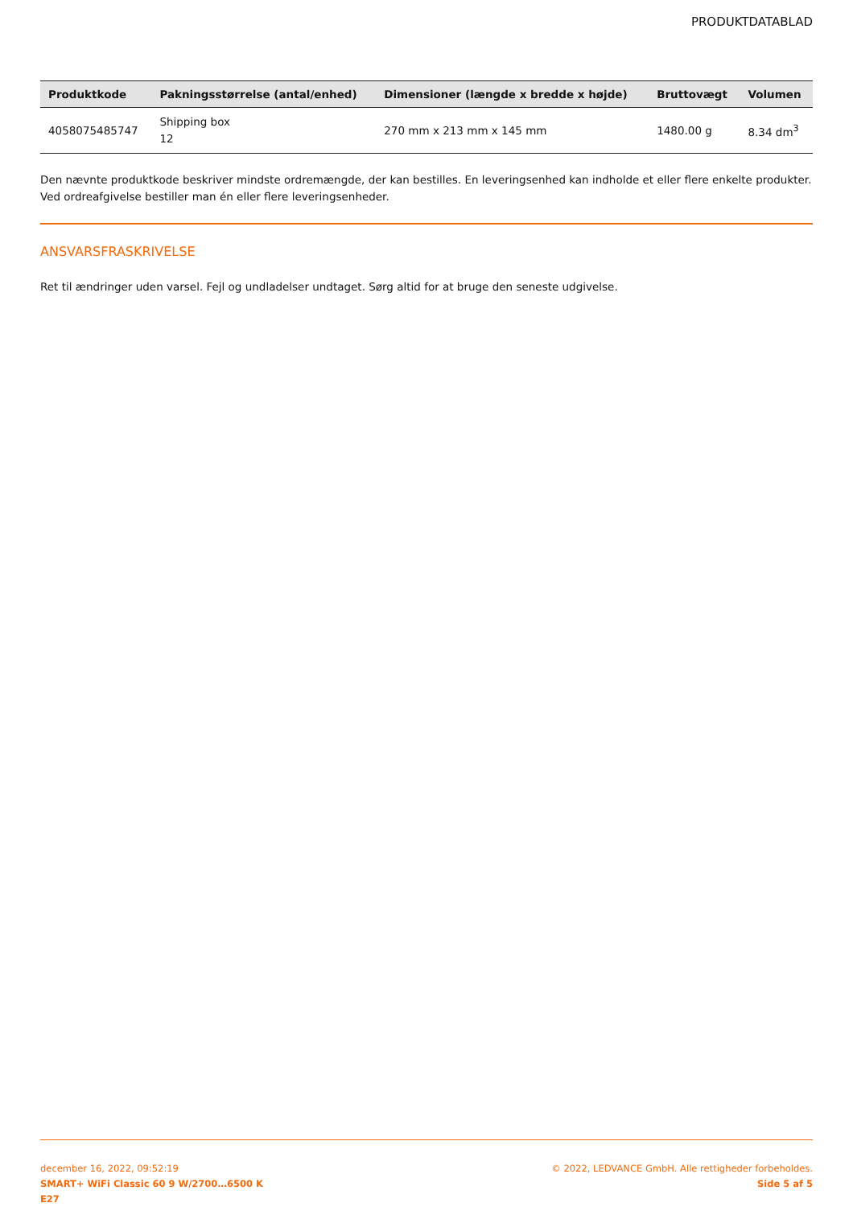PRODUKTDATABLAD
| Produktkode | Pakningsstørrelse (antal/enhed) | Dimensioner (længde x bredde x højde) | Bruttovægt | Volumen |
| --- | --- | --- | --- | --- |
| 4058075485747 | Shipping box 12 | 270 mm x 213 mm x 145 mm | 1480.00 g | 8.34 dm<sup>3</sup> |
Den nævnte produktkode beskriver mindste ordremængde, der kan bestilles. En leveringsenhed kan indholde et eller flere enkelte produkter. Ved ordreafgivelse bestiller man én eller flere leveringsenheder.
ANSVARSFRASKRIVELSE
Ret til ændringer uden varsel. Fejl og undladelser undtaget. Sørg altid for at bruge den seneste udgivelse.
december 16, 2022, 09:52:19
SMART+ WiFi Classic 60 9 W/2700…6500 K
E27
© 2022, LEDVANCE GmbH. Alle rettigheder forbeholdes.
Side 5 af 5